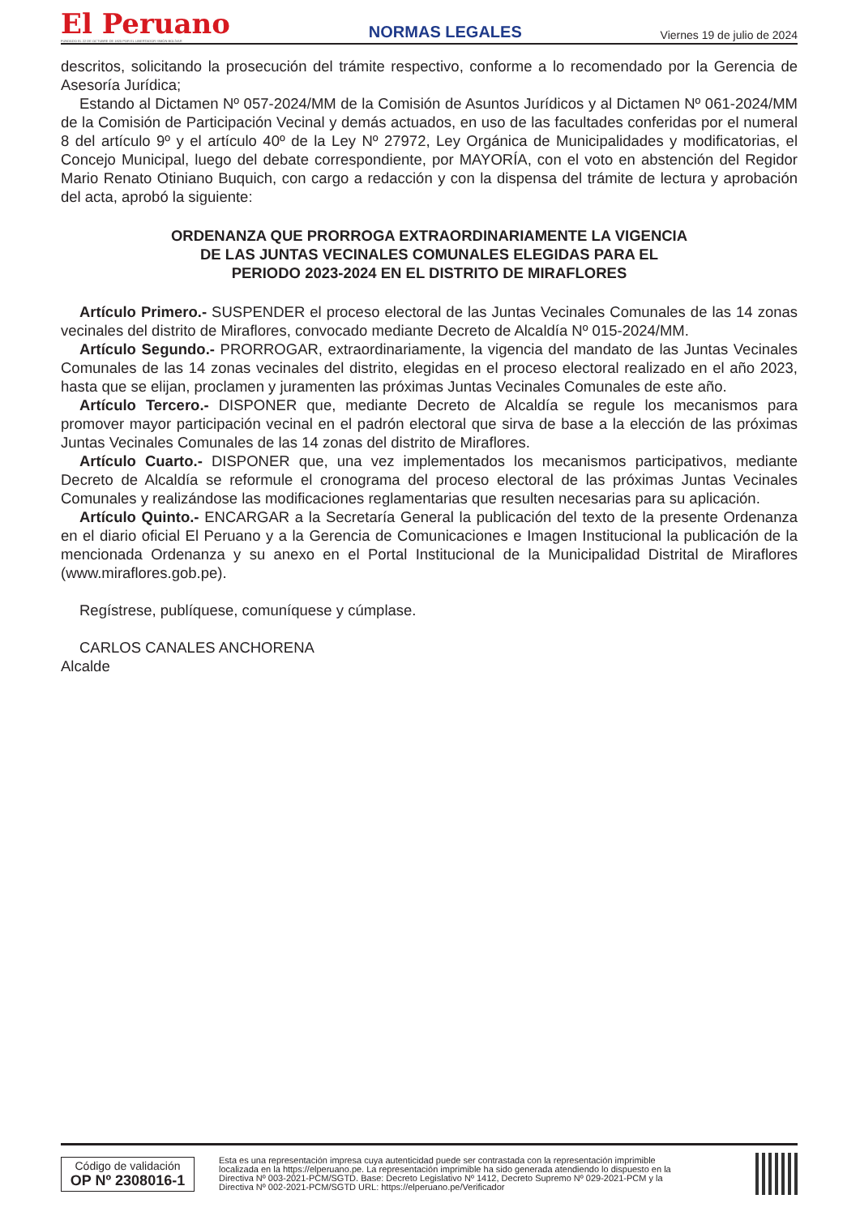El Peruano
FUNDADO EL 22 DE OCTUBRE DE 1825 POR EL LIBERTADOR SIMÓN BOLÍVAR
NORMAS LEGALES
Viernes 19 de julio de 2024
descritos, solicitando la prosecución del trámite respectivo, conforme a lo recomendado por la Gerencia de Asesoría Jurídica;
Estando al Dictamen Nº 057-2024/MM de la Comisión de Asuntos Jurídicos y al Dictamen Nº 061-2024/MM de la Comisión de Participación Vecinal y demás actuados, en uso de las facultades conferidas por el numeral 8 del artículo 9º y el artículo 40º de la Ley Nº 27972, Ley Orgánica de Municipalidades y modificatorias, el Concejo Municipal, luego del debate correspondiente, por MAYORÍA, con el voto en abstención del Regidor Mario Renato Otiniano Buquich, con cargo a redacción y con la dispensa del trámite de lectura y aprobación del acta, aprobó la siguiente:
ORDENANZA QUE PRORROGA EXTRAORDINARIAMENTE LA VIGENCIA
DE LAS JUNTAS VECINALES COMUNALES ELEGIDAS PARA EL
PERIODO 2023-2024 EN EL DISTRITO DE MIRAFLORES
Artículo Primero.- SUSPENDER el proceso electoral de las Juntas Vecinales Comunales de las 14 zonas vecinales del distrito de Miraflores, convocado mediante Decreto de Alcaldía Nº 015-2024/MM.
Artículo Segundo.- PRORROGAR, extraordinariamente, la vigencia del mandato de las Juntas Vecinales Comunales de las 14 zonas vecinales del distrito, elegidas en el proceso electoral realizado en el año 2023, hasta que se elijan, proclamen y juramenten las próximas Juntas Vecinales Comunales de este año.
Artículo Tercero.- DISPONER que, mediante Decreto de Alcaldía se regule los mecanismos para promover mayor participación vecinal en el padrón electoral que sirva de base a la elección de las próximas Juntas Vecinales Comunales de las 14 zonas del distrito de Miraflores.
Artículo Cuarto.- DISPONER que, una vez implementados los mecanismos participativos, mediante Decreto de Alcaldía se reformule el cronograma del proceso electoral de las próximas Juntas Vecinales Comunales y realizándose las modificaciones reglamentarias que resulten necesarias para su aplicación.
Artículo Quinto.- ENCARGAR a la Secretaría General la publicación del texto de la presente Ordenanza en el diario oficial El Peruano y a la Gerencia de Comunicaciones e Imagen Institucional la publicación de la mencionada Ordenanza y su anexo en el Portal Institucional de la Municipalidad Distrital de Miraflores (www.miraflores.gob.pe).
Regístrese, publíquese, comuníquese y cúmplase.
CARLOS CANALES ANCHORENA
Alcalde
Código de validación
OP Nº 2308016-1
Esta es una representación impresa cuya autenticidad puede ser contrastada con la representación imprimible localizada en la https://elperuano.pe. La representación imprimible ha sido generada atendiendo lo dispuesto en la Directiva Nº 003-2021-PCM/SGTD. Base: Decreto Legislativo Nº 1412, Decreto Supremo Nº 029-2021-PCM y la Directiva Nº 002-2021-PCM/SGTD URL: https://elperuano.pe/Verificador